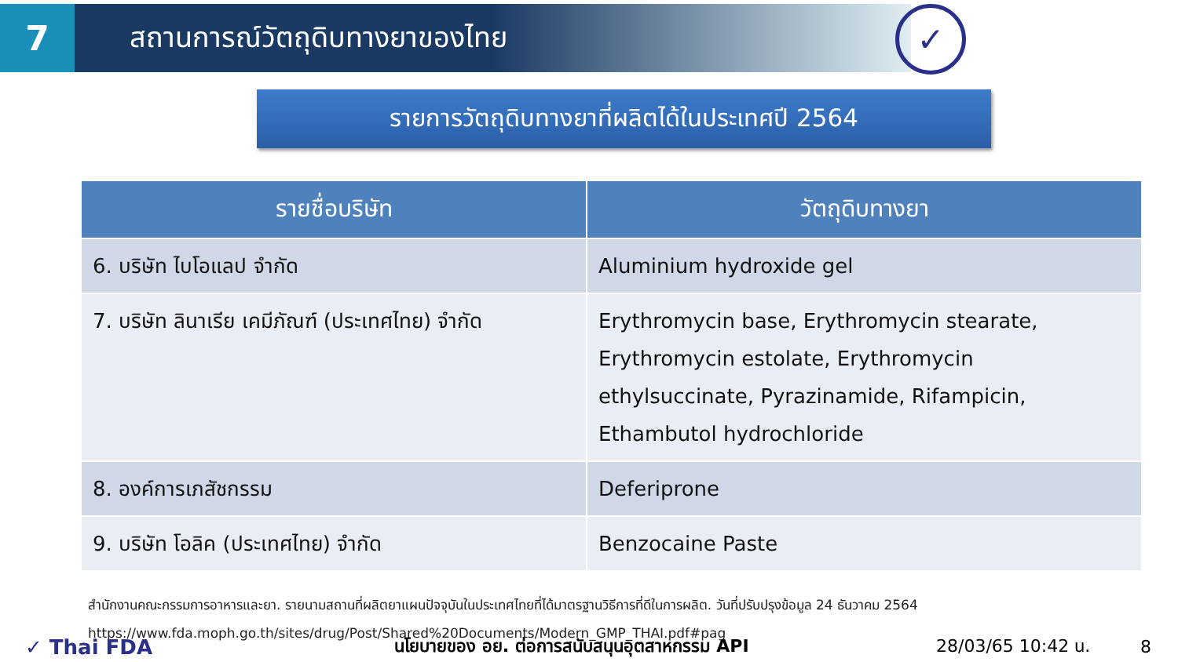7
สถานการณ์วัตถุดิบทางยาของไทย
✓
รายการวัตถุดิบทางยาที่ผลิตได้ในประเทศปี 2564
| รายชื่อบริษัท | วัตถุดิบทางยา |
| --- | --- |
| 6. บริษัท ไบโอแลป จำกัด | Aluminium hydroxide gel |
| 7. บริษัท ลินาเรีย เคมีภัณฑ์ (ประเทศไทย) จำกัด | Erythromycin base, Erythromycin stearate, Erythromycin estolate, Erythromycin ethylsuccinate, Pyrazinamide, Rifampicin, Ethambutol hydrochloride |
| 8. องค์การเภสัชกรรม | Deferiprone |
| 9. บริษัท โอลิค (ประเทศไทย) จำกัด | Benzocaine Paste |
สำนักงานคณะกรรมการอาหารและยา. รายนามสถานที่ผลิตยาแผนปัจจุบันในประเทศไทยที่ได้มาตรฐานวิธีการที่ดีในการผลิต. วันที่ปรับปรุงข้อมูล 24 ธันวาคม 2564
https://www.fda.moph.go.th/sites/drug/Post/Shared%20Documents/Modern_GMP_THAI.pdf#pag
✓ Thai FDA นโยบายของ อย. ต่อการสนับสนุนอุตสาหกรรม API 28/03/65 10:42 น. 8